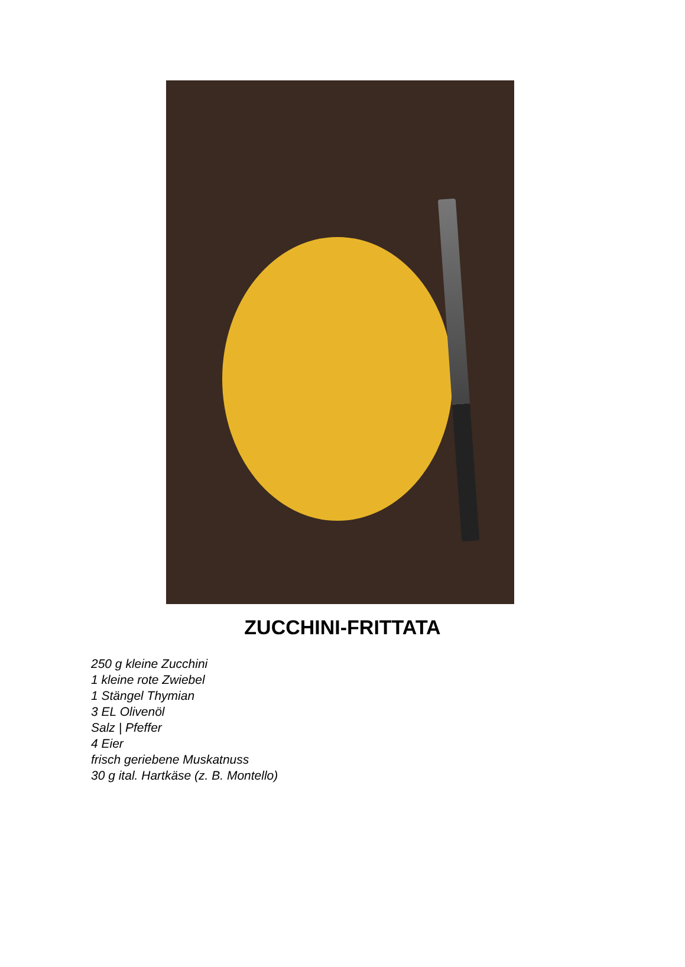ZUCCHINI-FRITTATA
250 g kleine Zucchini
1 kleine rote Zwiebel
1 Stängel Thymian
3 EL Olivenöl
Salz | Pfeffer
4 Eier
frisch geriebene Muskatnuss
30 g ital. Hartkäse (z. B. Montello)